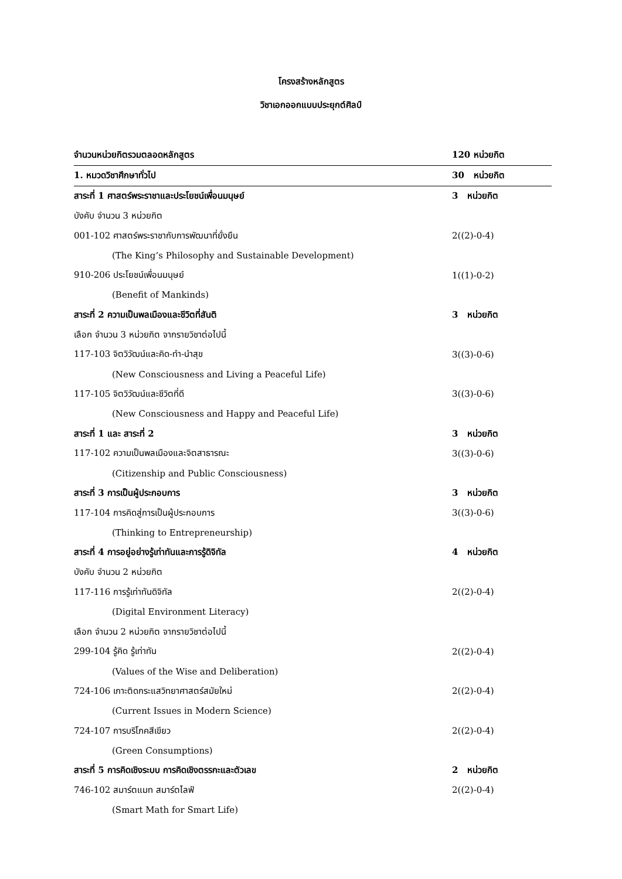โครงสร้างหลักสูตร
วิชาเอกออกแบบประยุกต์ศิลป์
| จำนวนหน่วยกิตรวมตลอดหลักสูตร | 120 หน่วยกิต |
| 1. หมวดวิชาศึกษาทั่วไป | 30 หน่วยกิต |
| สาระที่ 1 ศาสตร์พระราชาและประโยชน์เพื่อนมนุษย์ | 3 หน่วยกิต |
| บังคับ จำนวน 3 หน่วยกิต | |
| 001-102 ศาสตร์พระราชากับการพัฒนาที่ยั่งยืน | 2((2)-0-4) |
| (The King’s Philosophy and Sustainable Development) | |
| 910-206 ประโยชน์เพื่อนมนุษย์ | 1((1)-0-2) |
| (Benefit of Mankinds) | |
| สาระที่ 2 ความเป็นพลเมืองและชีวิตที่สันติ | 3 หน่วยกิต |
| เลือก จำนวน 3 หน่วยกิต จากรายวิชาต่อไปนี้ | |
| 117-103 จิตวิวัฒน์และคิด-ทำ-นำสุข | 3((3)-0-6) |
| (New Consciousness and Living a Peaceful Life) | |
| 117-105 จิตวิวัฒน์และชีวิตที่ดี | 3((3)-0-6) |
| (New Consciousness and Happy and Peaceful Life) | |
| สาระที่ 1 และ สาระที่ 2 | 3 หน่วยกิต |
| 117-102 ความเป็นพลเมืองและจิตสาธารณะ | 3((3)-0-6) |
| (Citizenship and Public Consciousness) | |
| สาระที่ 3 การเป็นผู้ประกอบการ | 3 หน่วยกิต |
| 117-104 การคิดสู่การเป็นผู้ประกอบการ | 3((3)-0-6) |
| (Thinking to Entrepreneurship) | |
| สาระที่ 4 การอยู่อย่างรู้เท่าทันและการรู้ดิจิทัล | 4 หน่วยกิต |
| บังคับ จำนวน 2 หน่วยกิต | |
| 117-116 การรู้เท่าทันดิจิทัล | 2((2)-0-4) |
| (Digital Environment Literacy) | |
| เลือก จำนวน 2 หน่วยกิต จากรายวิชาต่อไปนี้ | |
| 299-104 รู้คิด รู้เท่าทัน | 2((2)-0-4) |
| (Values of the Wise and Deliberation) | |
| 724-106 เกาะติดกระแสวิทยาศาสตร์สมัยใหม่ | 2((2)-0-4) |
| (Current Issues in Modern Science) | |
| 724-107 การบริโภคสีเขียว | 2((2)-0-4) |
| (Green Consumptions) | |
| สาระที่ 5 การคิดเชิงระบบ การคิดเชิงตรรกะและตัวเลข | 2 หน่วยกิต |
| 746-102 สมาร์ตแมท สมาร์ตไลฟ์ | 2((2)-0-4) |
| (Smart Math for Smart Life) | |